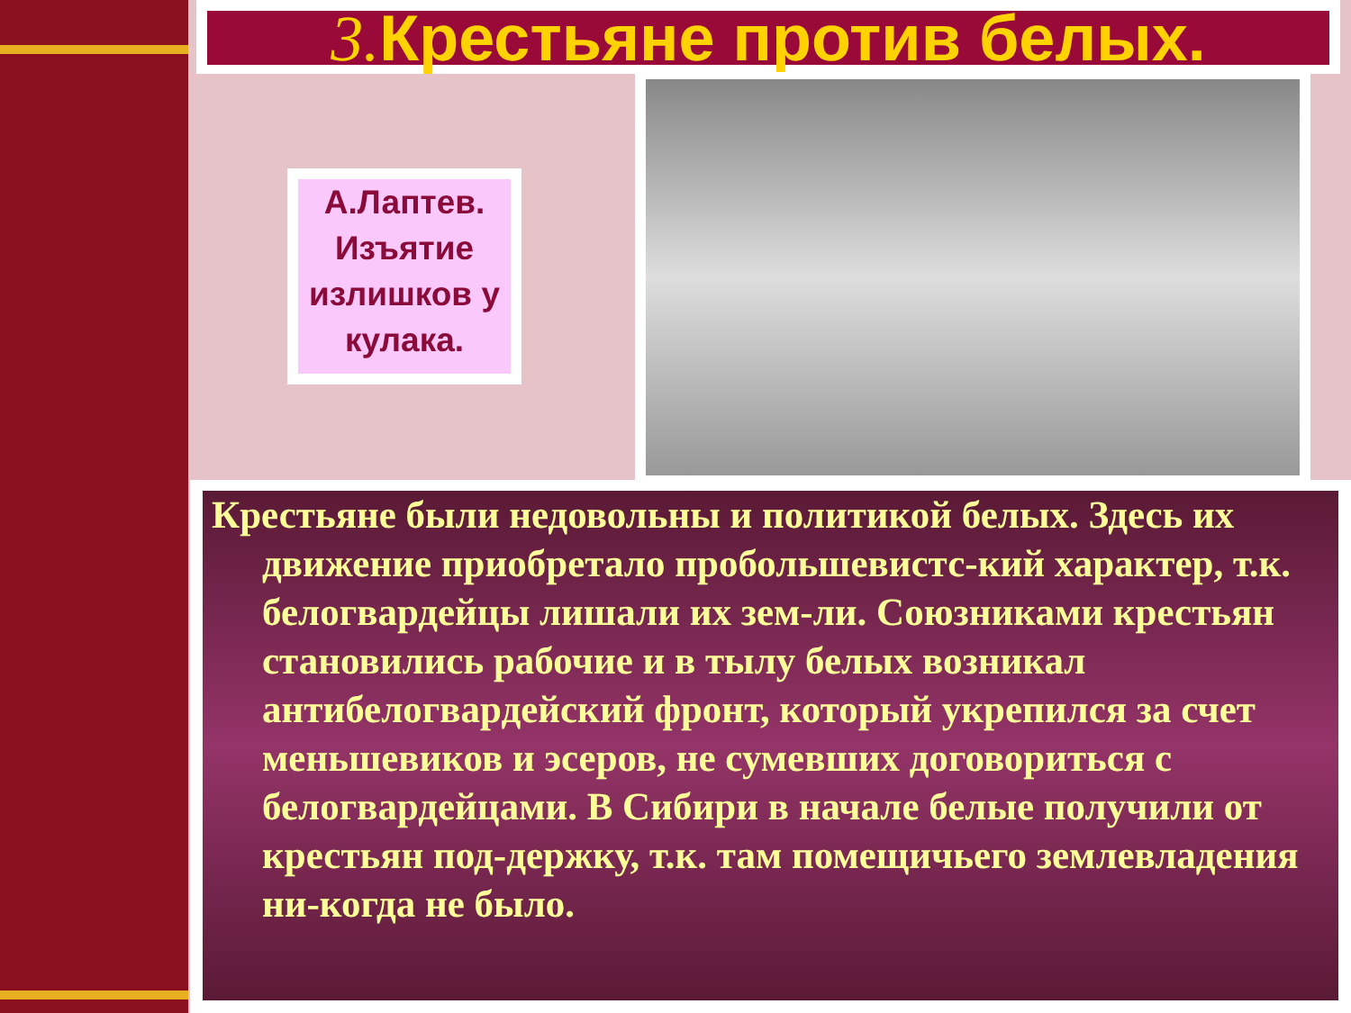3. Крестьяне против белых.
А.Лаптев. Изъятие излишков у кулака.
Крестьяне были недовольны и политикой белых. Здесь их движение приобретало пробольшевистс-кий характер, т.к. белогвардейцы лишали их зем-ли. Союзниками крестьян становились рабочие и в тылу белых возникал антибелогвардейский фронт, который укрепился за счет меньшевиков и эсеров, не сумевших договориться с белогвардейцами. В Сибири в начале белые получили от крестьян под-держку, т.к. там помещичьего землевладения ни-когда не было.